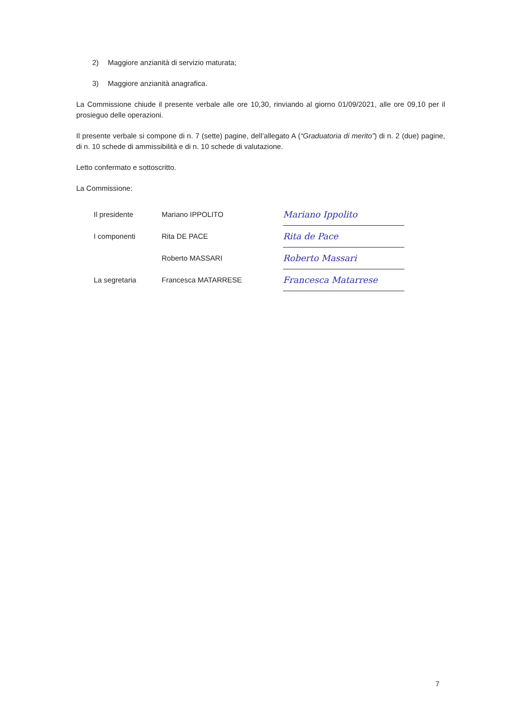2) Maggiore anzianità di servizio maturata;
3) Maggiore anzianità anagrafica.
La Commissione chiude il presente verbale alle ore 10,30, rinviando al giorno 01/09/2021, alle ore 09,10 per il prosieguo delle operazioni.
Il presente verbale si compone di n. 7 (sette) pagine, dell’allegato A (“Graduatoria di merito”) di n. 2 (due) pagine, di n. 10 schede di ammissibilità e di n. 10 schede di valutazione.
Letto confermato e sottoscritto.
La Commissione:
| Il presidente | Mariano IPPOLITO | Mariano Ippolito |
| I componenti | Rita DE PACE | Rita de Pace |
| | Roberto MASSARI | Roberto Massari |
| La segretaria | Francesca MATARRESE | Francesca Matarrese |
7